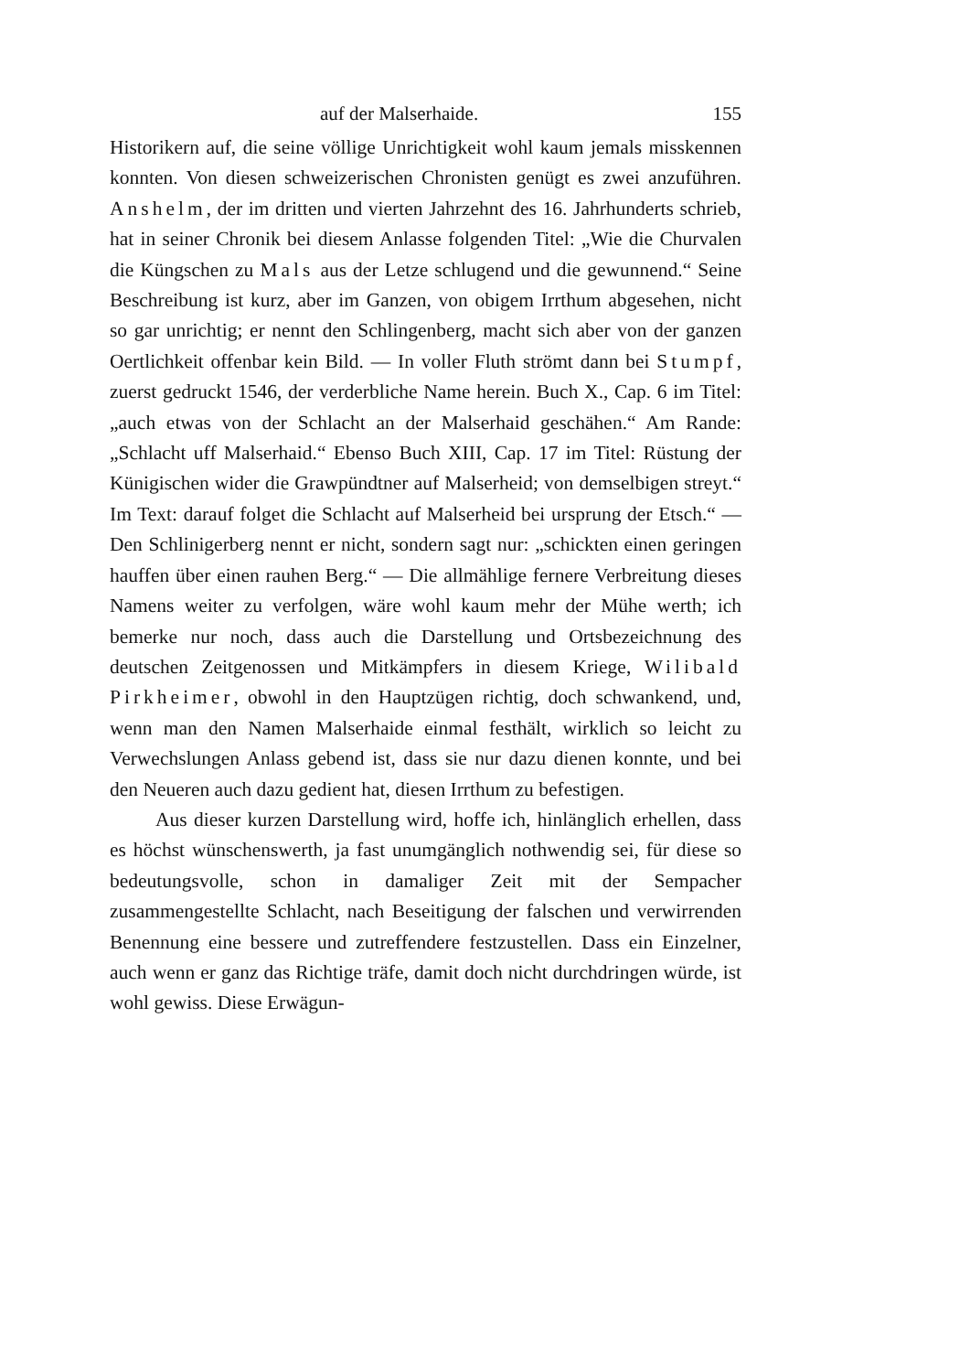auf der Malserhaide. 155
Historikern auf, die seine völlige Unrichtigkeit wohl kaum jemals misskennen konnten. Von diesen schweizerischen Chronisten genügt es zwei anzuführen. Anshelm, der im dritten und vierten Jahrzehnt des 16. Jahrhunderts schrieb, hat in seiner Chronik bei diesem Anlasse folgenden Titel: „Wie die Churvalen die Küngschen zu Mals aus der Letze schlugend und die gewunnend.“ Seine Beschreibung ist kurz, aber im Ganzen, von obigem Irrthum abgesehen, nicht so gar unrichtig; er nennt den Schlingenberg, macht sich aber von der ganzen Oertlichkeit offenbar kein Bild. — In voller Fluth strömt dann bei Stumpf, zuerst gedruckt 1546, der verderbliche Name herein. Buch X., Cap. 6 im Titel: „auch etwas von der Schlacht an der Malserhaid geschähen.“ Am Rande: „Schlacht uff Malserhaid.“ Ebenso Buch XIII, Cap. 17 im Titel: Rüstung der Künigischen wider die Grawpündtner auf Malserheid; von demselbigen streyt.“ Im Text: darauf folget die Schlacht auf Malserheid bei ursprung der Etsch.“ — Den Schlinigerberg nennt er nicht, sondern sagt nur: „schickten einen geringen hauffen über einen rauhen Berg.“ — Die allmählige fernere Verbreitung dieses Namens weiter zu verfolgen, wäre wohl kaum mehr der Mühe werth; ich bemerke nur noch, dass auch die Darstellung und Ortsbezeichnung des deutschen Zeitgenossen und Mitkämpfers in diesem Kriege, Wilibald Pirkheimer, obwohl in den Hauptzügen richtig, doch schwankend, und, wenn man den Namen Malserhaide einmal festhält, wirklich so leicht zu Verwechslungen Anlass gebend ist, dass sie nur dazu dienen konnte, und bei den Neueren auch dazu gedient hat, diesen Irrthum zu befestigen.
Aus dieser kurzen Darstellung wird, hoffe ich, hinlänglich erhellen, dass es höchst wünschenswerth, ja fast unumgänglich nothwendig sei, für diese so bedeutungsvolle, schon in damaliger Zeit mit der Sempacher zusammengestellte Schlacht, nach Beseitigung der falschen und verwirrenden Benennung eine bessere und zutreffendere festzustellen. Dass ein Einzelner, auch wenn er ganz das Richtige träfe, damit doch nicht durchdringen würde, ist wohl gewiss. Diese Erwägun-